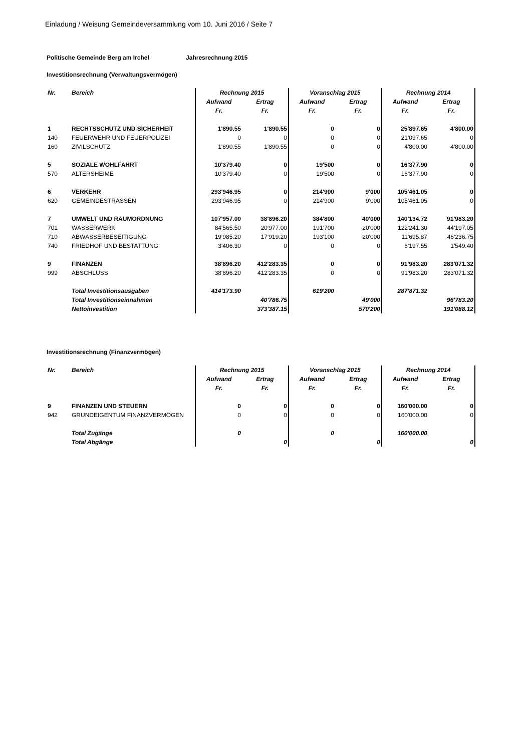Einladung / Weisung Gemeindeversammlung vom 10. Juni 2016 / Seite 7
Politische Gemeinde Berg am Irchel Jahresrechnung 2015
Investitionsrechnung (Verwaltungsvermögen)
| Nr. | Bereich | Rechnung 2015 | | Voranschlag 2015 | | Rechnung 2014 | |
| --- | --- | --- | --- | --- | --- | --- | --- |
| | | Aufwand | Ertrag | Aufwand | Ertrag | Aufwand | Ertrag |
| | | Fr. | Fr. | Fr. | Fr. | Fr. | Fr. |
| 1 | RECHTSSCHUTZ UND SICHERHEIT | 1'890.55 | 1'890.55 | 0 | 0 | 25'897.65 | 4'800.00 |
| 140 | FEUERWEHR UND FEUERPOLIZEI | 0 | 0 | 0 | 0 | 21'097.65 | 0 |
| 160 | ZIVILSCHUTZ | 1'890.55 | 1'890.55 | 0 | 0 | 4'800.00 | 4'800.00 |
| 5 | SOZIALE WOHLFAHRT | 10'379.40 | 0 | 19'500 | 0 | 16'377.90 | 0 |
| 570 | ALTERSHEIME | 10'379.40 | 0 | 19'500 | 0 | 16'377.90 | 0 |
| 6 | VERKEHR | 293'946.95 | 0 | 214'900 | 9'000 | 105'461.05 | 0 |
| 620 | GEMEINDESTRASSEN | 293'946.95 | 0 | 214'900 | 9'000 | 105'461.05 | 0 |
| 7 | UMWELT UND RAUMORDNUNG | 107'957.00 | 38'896.20 | 384'800 | 40'000 | 140'134.72 | 91'983.20 |
| 701 | WASSERWERK | 84'565.50 | 20'977.00 | 191'700 | 20'000 | 122'241.30 | 44'197.05 |
| 710 | ABWASSERBESEITIGUNG | 19'985.20 | 17'919.20 | 193'100 | 20'000 | 11'695.87 | 46'236.75 |
| 740 | FRIEDHOF UND BESTATTUNG | 3'406.30 | 0 | 0 | 0 | 6'197.55 | 1'549.40 |
| 9 | FINANZEN | 38'896.20 | 412'283.35 | 0 | 0 | 91'983.20 | 283'071.32 |
| 999 | ABSCHLUSS | 38'896.20 | 412'283.35 | 0 | 0 | 91'983.20 | 283'071.32 |
| | Total Investitionsausgaben | 414'173.90 | | 619'200 | | 287'871.32 | |
| | Total Investitionseinnahmen | | 40'786.75 | | 49'000 | | 96'783.20 |
| | Nettoinvestition | | 373'387.15 | | 570'200 | | 191'088.12 |
Investitionsrechnung (Finanzvermögen)
| Nr. | Bereich | Rechnung 2015 | | Voranschlag 2015 | | Rechnung 2014 | |
| --- | --- | --- | --- | --- | --- | --- | --- |
| | | Aufwand | Ertrag | Aufwand | Ertrag | Aufwand | Ertrag |
| | | Fr. | Fr. | Fr. | Fr. | Fr. | Fr. |
| 9 | FINANZEN UND STEUERN | 0 | 0 | 0 | 0 | 160'000.00 | 0 |
| 942 | GRUNDEIGENTUM FINANZVERMÖGEN | 0 | 0 | 0 | 0 | 160'000.00 | 0 |
| | Total Zugänge | 0 | | 0 | | 160'000.00 | |
| | Total Abgänge | | 0 | | 0 | | 0 |